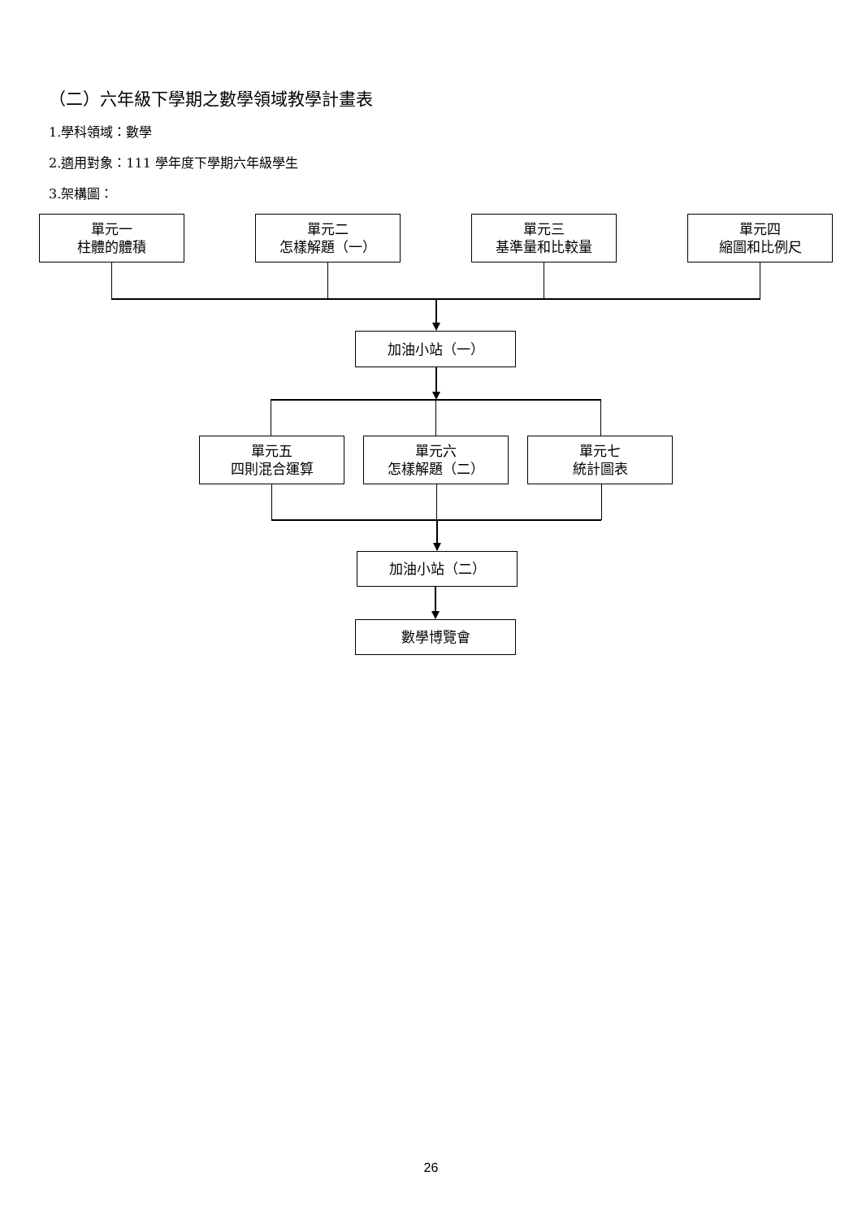（二）六年級下學期之數學領域教學計畫表
1.學科領域：數學
2.適用對象：111 學年度下學期六年級學生
3.架構圖：
單元一
柱體的體積
單元二
怎樣解題（一）
單元三
基準量和比較量
單元四
縮圖和比例尺
加油小站（一）
單元五
四則混合運算
單元六
怎樣解題（二）
單元七
統計圖表
加油小站（二）
數學博覽會
26